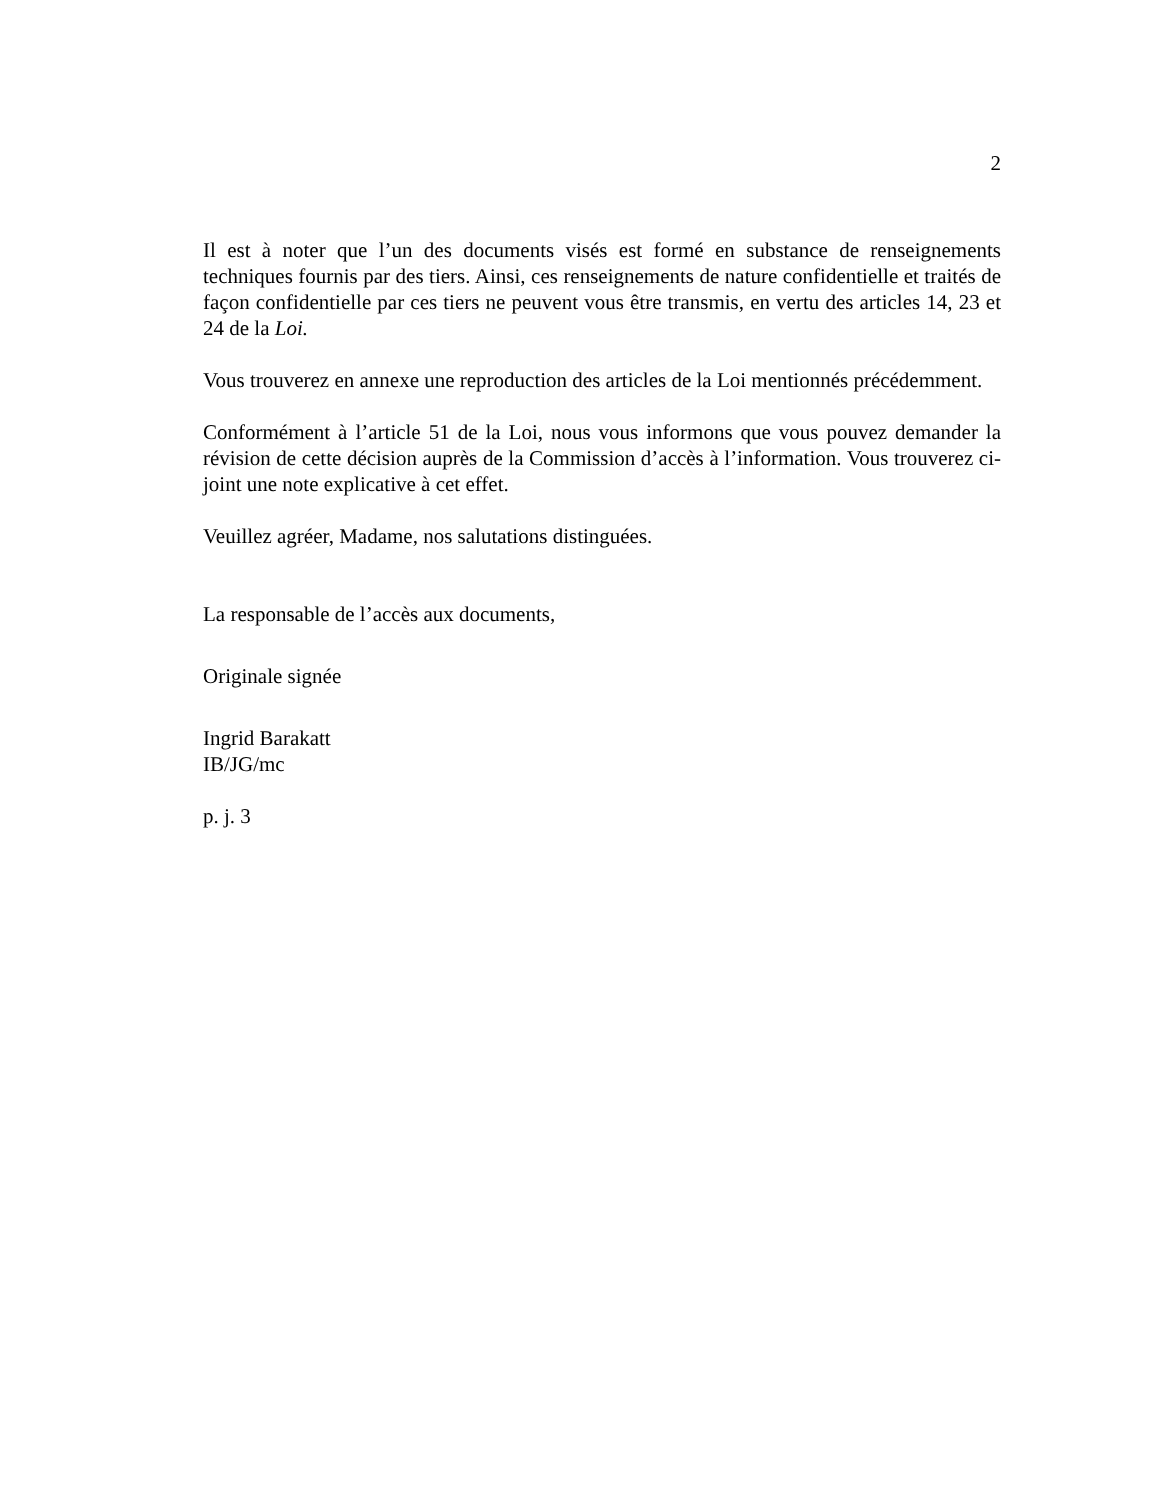2
Il est à noter que l’un des documents visés est formé en substance de renseignements techniques fournis par des tiers. Ainsi, ces renseignements de nature confidentielle et traités de façon confidentielle par ces tiers ne peuvent vous être transmis, en vertu des articles 14, 23 et 24 de la Loi.
Vous trouverez en annexe une reproduction des articles de la Loi mentionnés précédemment.
Conformément à l’article 51 de la Loi, nous vous informons que vous pouvez demander la révision de cette décision auprès de la Commission d’accès à l’information. Vous trouverez ci-joint une note explicative à cet effet.
Veuillez agréer, Madame, nos salutations distinguées.
La responsable de l’accès aux documents,
Originale signée
Ingrid Barakatt
IB/JG/mc
p. j. 3